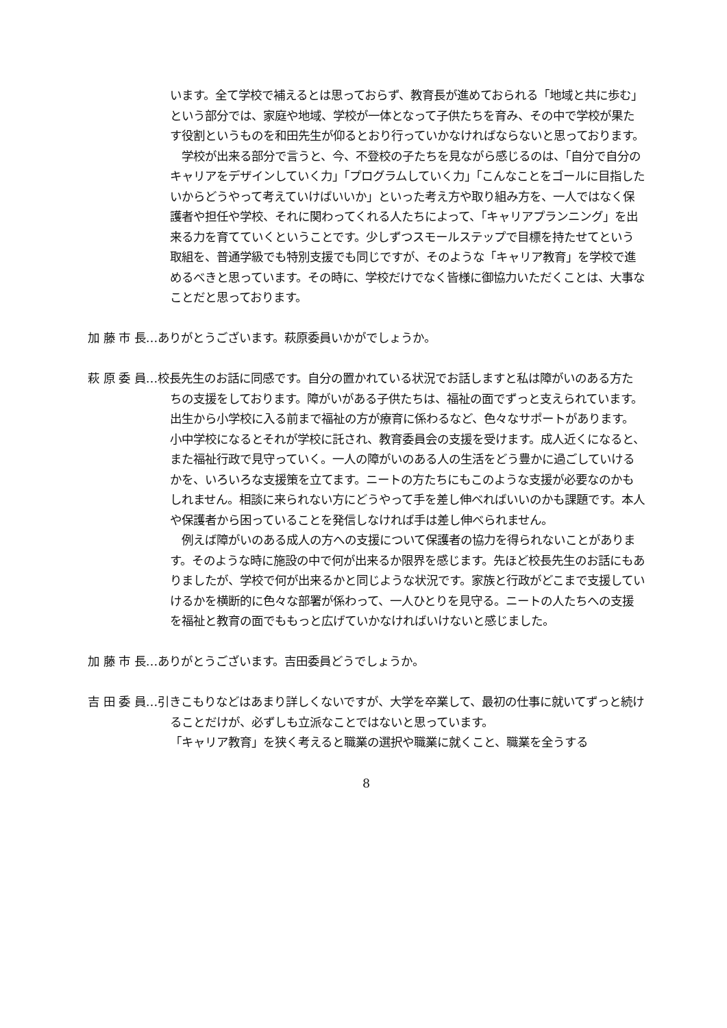います。全て学校で補えるとは思っておらず、教育長が進めておられる「地域と共に歩む」という部分では、家庭や地域、学校が一体となって子供たちを育み、その中で学校が果たす役割というものを和田先生が仰るとおり行っていかなければならないと思っております。
　学校が出来る部分で言うと、今、不登校の子たちを見ながら感じるのは、「自分で自分のキャリアをデザインしていく力」「プログラムしていく力」「こんなことをゴールに目指したいからどうやって考えていけばいいか」といった考え方や取り組み方を、一人ではなく保護者や担任や学校、それに関わってくれる人たちによって、「キャリアプランニング」を出来る力を育てていくということです。少しずつスモールステップで目標を持たせてという取組を、普通学級でも特別支援でも同じですが、そのような「キャリア教育」を学校で進めるべきと思っています。その時に、学校だけでなく皆様に御協力いただくことは、大事なことだと思っております。
加 藤 市 長…ありがとうございます。萩原委員いかがでしょうか。
萩 原 委 員…校長先生のお話に同感です。自分の置かれている状況でお話しますと私は障がいのある方たちの支援をしております。障がいがある子供たちは、福祉の面でずっと支えられています。出生から小学校に入る前まで福祉の方が療育に係わるなど、色々なサポートがあります。小中学校になるとそれが学校に託され、教育委員会の支援を受けます。成人近くになると、また福祉行政で見守っていく。一人の障がいのある人の生活をどう豊かに過ごしていけるかを、いろいろな支援策を立てます。ニートの方たちにもこのような支援が必要なのかもしれません。相談に来られない方にどうやって手を差し伸べればいいのかも課題です。本人や保護者から困っていることを発信しなければ手は差し伸べられません。
　例えば障がいのある成人の方への支援について保護者の協力を得られないことがあります。そのような時に施設の中で何が出来るか限界を感じます。先ほど校長先生のお話にもありましたが、学校で何が出来るかと同じような状況です。家族と行政がどこまで支援していけるかを横断的に色々な部署が係わって、一人ひとりを見守る。ニートの人たちへの支援を福祉と教育の面でももっと広げていかなければいけないと感じました。
加 藤 市 長…ありがとうございます。吉田委員どうでしょうか。
吉 田 委 員…引きこもりなどはあまり詳しくないですが、大学を卒業して、最初の仕事に就いてずっと続けることだけが、必ずしも立派なことではないと思っています。
「キャリア教育」を狭く考えると職業の選択や職業に就くこと、職業を全うする
8